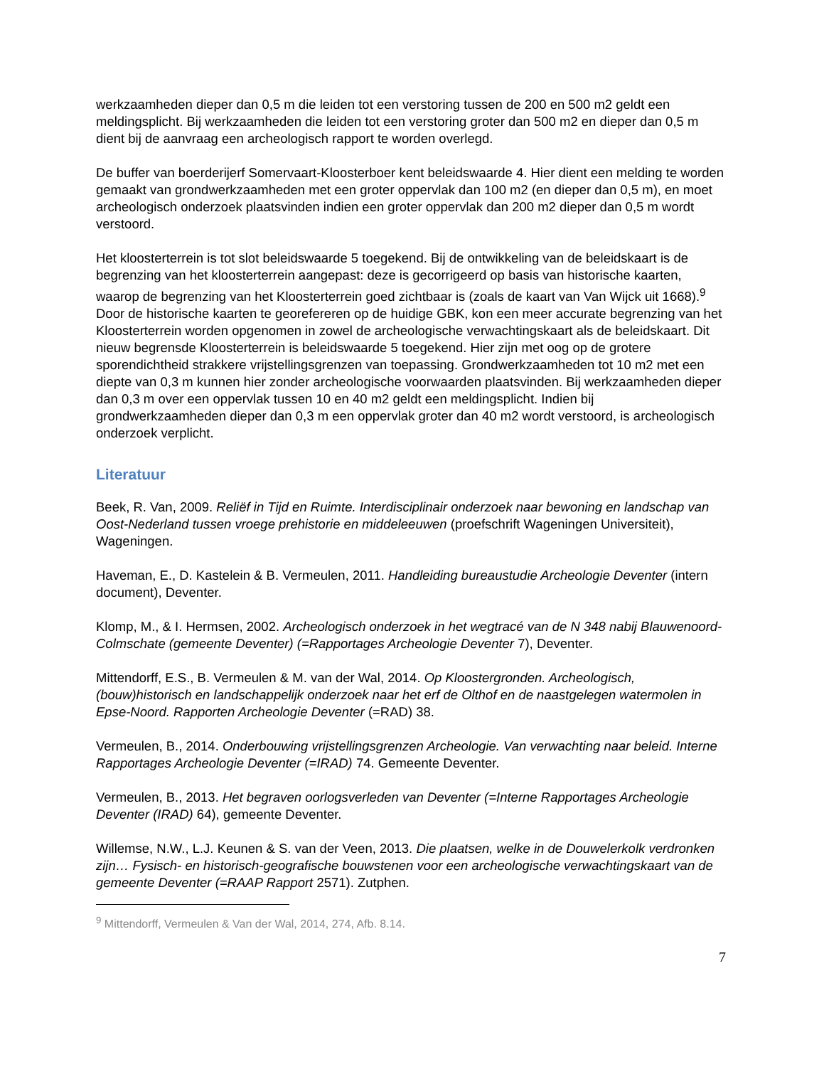werkzaamheden dieper dan 0,5 m die leiden tot een verstoring tussen de 200 en 500 m2 geldt een meldingsplicht. Bij werkzaamheden die leiden tot een verstoring groter dan 500 m2 en dieper dan 0,5 m dient bij de aanvraag een archeologisch rapport te worden overlegd.
De buffer van boerderijerf Somervaart-Kloosterboer kent beleidswaarde 4. Hier dient een melding te worden gemaakt van grondwerkzaamheden met een groter oppervlak dan 100 m2 (en dieper dan 0,5 m), en moet archeologisch onderzoek plaatsvinden indien een groter oppervlak dan 200 m2 dieper dan 0,5 m wordt verstoord.
Het kloosterterrein is tot slot beleidswaarde 5 toegekend. Bij de ontwikkeling van de beleidskaart is de begrenzing van het kloosterterrein aangepast: deze is gecorrigeerd op basis van historische kaarten, waarop de begrenzing van het Kloosterterrein goed zichtbaar is (zoals de kaart van Van Wijck uit 1668).<sup>9</sup> Door de historische kaarten te georefereren op de huidige GBK, kon een meer accurate begrenzing van het Kloosterterrein worden opgenomen in zowel de archeologische verwachtingskaart als de beleidskaart. Dit nieuw begrensde Kloosterterrein is beleidswaarde 5 toegekend. Hier zijn met oog op de grotere sporendichtheid strakkere vrijstellingsgrenzen van toepassing. Grondwerkzaamheden tot 10 m2 met een diepte van 0,3 m kunnen hier zonder archeologische voorwaarden plaatsvinden. Bij werkzaamheden dieper dan 0,3 m over een oppervlak tussen 10 en 40 m2 geldt een meldingsplicht. Indien bij grondwerkzaamheden dieper dan 0,3 m een oppervlak groter dan 40 m2 wordt verstoord, is archeologisch onderzoek verplicht.
Literatuur
Beek, R. Van, 2009. Reliëf in Tijd en Ruimte. Interdisciplinair onderzoek naar bewoning en landschap van Oost-Nederland tussen vroege prehistorie en middeleeuwen (proefschrift Wageningen Universiteit), Wageningen.
Haveman, E., D. Kastelein & B. Vermeulen, 2011. Handleiding bureaustudie Archeologie Deventer (intern document), Deventer.
Klomp, M., & I. Hermsen, 2002. Archeologisch onderzoek in het wegtracé van de N 348 nabij Blauwenoord-Colmschate (gemeente Deventer) (=Rapportages Archeologie Deventer 7), Deventer.
Mittendorff, E.S., B. Vermeulen & M. van der Wal, 2014. Op Kloostergronden. Archeologisch, (bouw)historisch en landschappelijk onderzoek naar het erf de Olthof en de naastgelegen watermolen in Epse-Noord. Rapporten Archeologie Deventer (=RAD) 38.
Vermeulen, B., 2014. Onderbouwing vrijstellingsgrenzen Archeologie. Van verwachting naar beleid. Interne Rapportages Archeologie Deventer (=IRAD) 74. Gemeente Deventer.
Vermeulen, B., 2013. Het begraven oorlogsverleden van Deventer (=Interne Rapportages Archeologie Deventer (IRAD) 64), gemeente Deventer.
Willemse, N.W., L.J. Keunen & S. van der Veen, 2013. Die plaatsen, welke in de Douwelerkolk verdronken zijn… Fysisch- en historisch-geografische bouwstenen voor een archeologische verwachtingskaart van de gemeente Deventer (=RAAP Rapport 2571). Zutphen.
<sup>9</sup> Mittendorff, Vermeulen & Van der Wal, 2014, 274, Afb. 8.14.
7